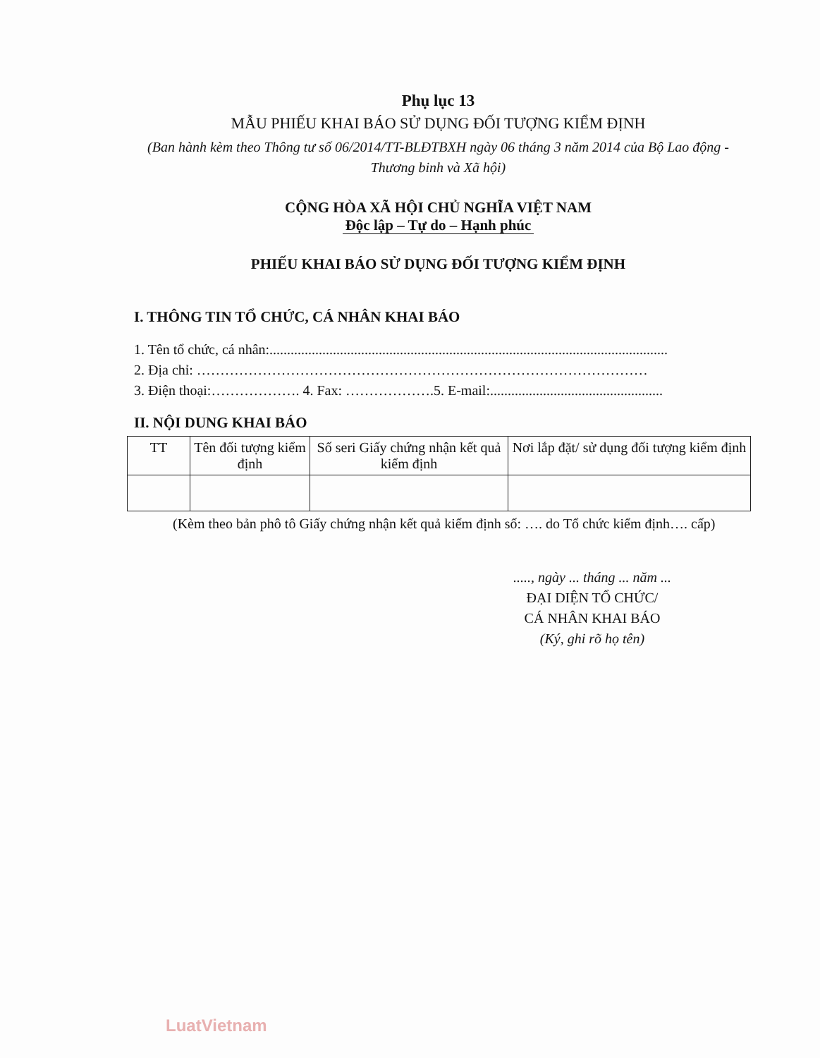Phụ lục 13
MẪU PHIẾU KHAI BÁO SỬ DỤNG ĐỐI TƯỢNG KIỂM ĐỊNH
(Ban hành kèm theo Thông tư số 06/2014/TT-BLĐTBXH ngày 06 tháng 3 năm 2014 của Bộ Lao động - Thương binh và Xã hội)
CỘNG HÒA XÃ HỘI CHỦ NGHĨA VIỆT NAM
Độc lập – Tự do – Hạnh phúc
PHIẾU KHAI BÁO SỬ DỤNG ĐỐI TƯỢNG KIỂM ĐỊNH
I. THÔNG TIN TỔ CHỨC, CÁ NHÂN KHAI BÁO
1. Tên tổ chức, cá nhân:.................................................................................................................
2. Địa chỉ: ……………………………………………………………………………………
3. Điện thoại:………………. 4. Fax: ……………….5. E-mail:.................................................
II. NỘI DUNG KHAI BÁO
| TT | Tên đối tượng kiểm định | Số seri Giấy chứng nhận kết quả kiểm định | Nơi lắp đặt/ sử dụng đối tượng kiểm định |
| --- | --- | --- | --- |
(Kèm theo bản phô tô Giấy chứng nhận kết quả kiểm định số: …. do Tổ chức kiểm định…. cấp)
....., ngày ... tháng ... năm ...
ĐẠI DIỆN TỔ CHỨC/
CÁ NHÂN KHAI BÁO
(Ký, ghi rõ họ tên)
LuatVietnam